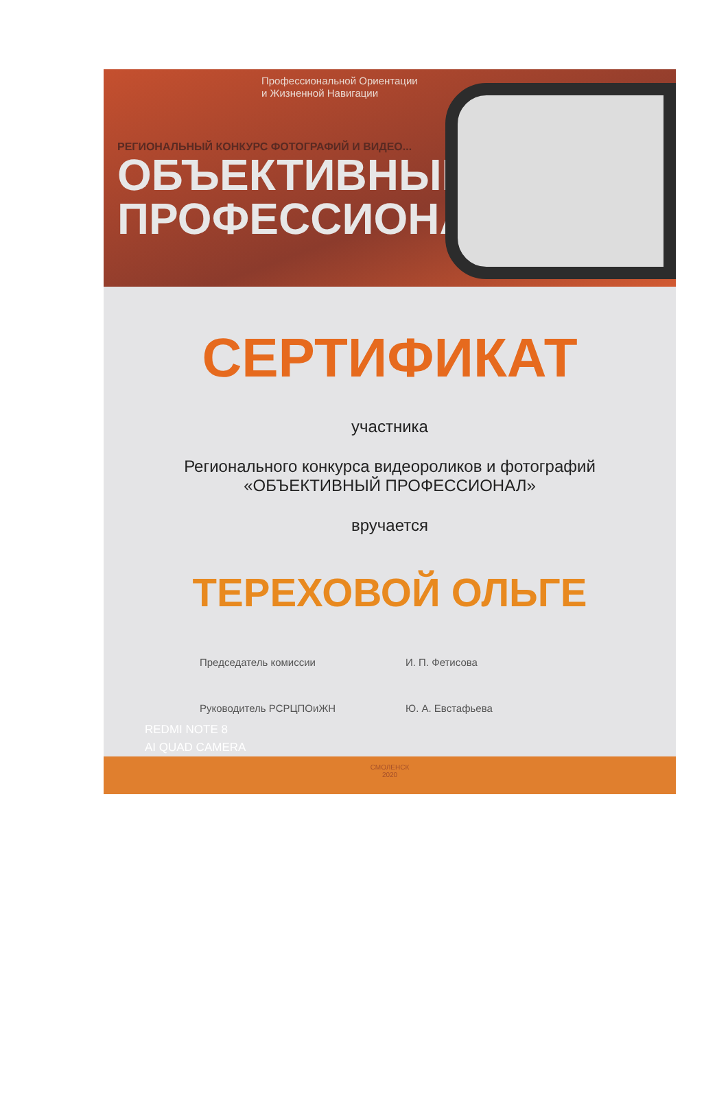Профессиональной Ориентации
и Жизненной Навигации
РЕГИОНАЛЬНЫЙ КОНКУРС ФОТОГРАФИЙ И ВИДЕО...
ОБЪЕКТИВНЫЙ
ПРОФЕССИОНАЛ
СЕРТИФИКАТ
участника
Регионального конкурса видеороликов и фотографий
«ОБЪЕКТИВНЫЙ ПРОФЕССИОНАЛ»
вручается
ТЕРЕХОВОЙ ОЛЬГЕ
Председатель комиссии И. П. Фетисова
Руководитель РСРЦПОиЖН Ю. А. Евстафьева
REDMI NOTE 8
AI QUAD CAMERA
СМОЛЕНСК
2020